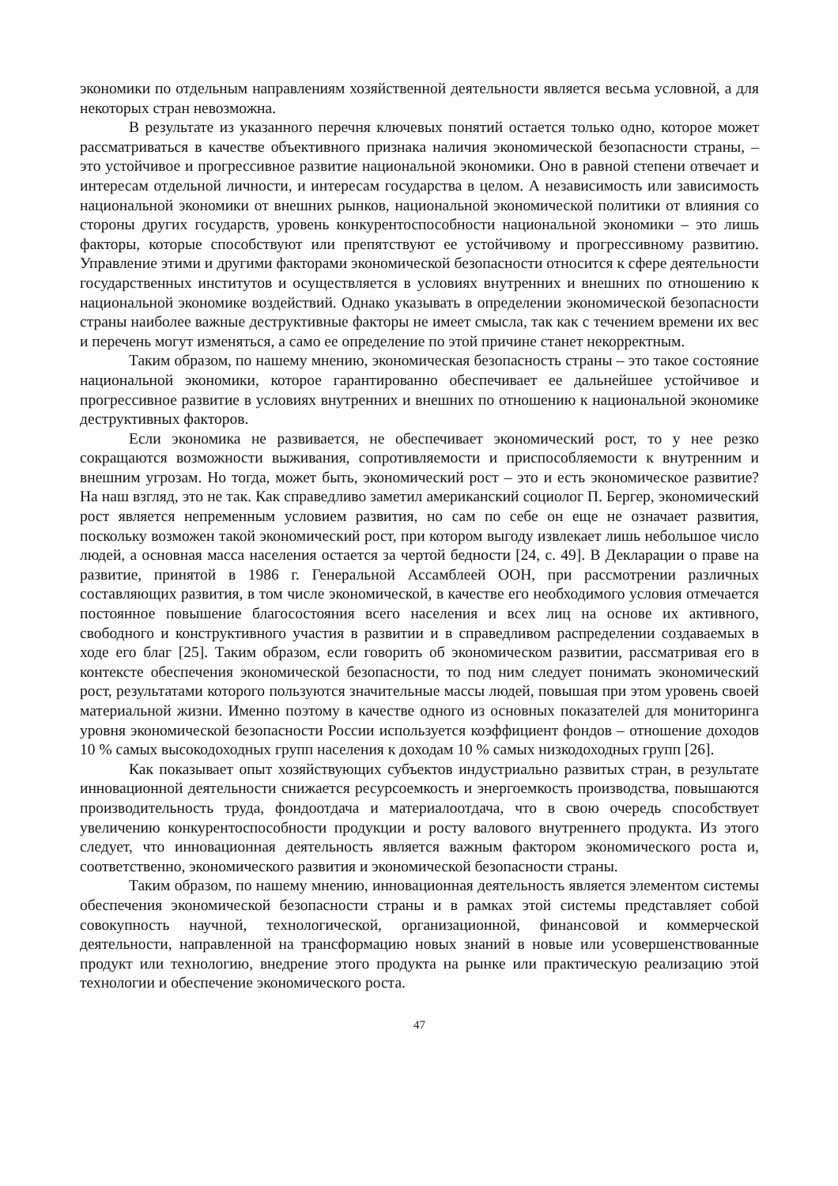экономики по отдельным направлениям хозяйственной деятельности является весьма условной, а для некоторых стран невозможна.
В результате из указанного перечня ключевых понятий остается только одно, которое может рассматриваться в качестве объективного признака наличия экономической безопасности страны, – это устойчивое и прогрессивное развитие национальной экономики. Оно в равной степени отвечает и интересам отдельной личности, и интересам государства в целом. А независимость или зависимость национальной экономики от внешних рынков, национальной экономической политики от влияния со стороны других государств, уровень конкурентоспособности национальной экономики – это лишь факторы, которые способствуют или препятствуют ее устойчивому и прогрессивному развитию. Управление этими и другими факторами экономической безопасности относится к сфере деятельности государственных институтов и осуществляется в условиях внутренних и внешних по отношению к национальной экономике воздействий. Однако указывать в определении экономической безопасности страны наиболее важные деструктивные факторы не имеет смысла, так как с течением времени их вес и перечень могут изменяться, а само ее определение по этой причине станет некорректным.
Таким образом, по нашему мнению, экономическая безопасность страны – это такое состояние национальной экономики, которое гарантированно обеспечивает ее дальнейшее устойчивое и прогрессивное развитие в условиях внутренних и внешних по отношению к национальной экономике деструктивных факторов.
Если экономика не развивается, не обеспечивает экономический рост, то у нее резко сокращаются возможности выживания, сопротивляемости и приспособляемости к внутренним и внешним угрозам. Но тогда, может быть, экономический рост – это и есть экономическое развитие? На наш взгляд, это не так. Как справедливо заметил американский социолог П. Бергер, экономический рост является непременным условием развития, но сам по себе он еще не означает развития, поскольку возможен такой экономический рост, при котором выгоду извлекает лишь небольшое число людей, а основная масса населения остается за чертой бедности [24, с. 49]. В Декларации о праве на развитие, принятой в 1986 г. Генеральной Ассамблеей ООН, при рассмотрении различных составляющих развития, в том числе экономической, в качестве его необходимого условия отмечается постоянное повышение благосостояния всего населения и всех лиц на основе их активного, свободного и конструктивного участия в развитии и в справедливом распределении создаваемых в ходе его благ [25]. Таким образом, если говорить об экономическом развитии, рассматривая его в контексте обеспечения экономической безопасности, то под ним следует понимать экономический рост, результатами которого пользуются значительные массы людей, повышая при этом уровень своей материальной жизни. Именно поэтому в качестве одного из основных показателей для мониторинга уровня экономической безопасности России используется коэффициент фондов – отношение доходов 10 % самых высокодоходных групп населения к доходам 10 % самых низкодоходных групп [26].
Как показывает опыт хозяйствующих субъектов индустриально развитых стран, в результате инновационной деятельности снижается ресурсоемкость и энергоемкость производства, повышаются производительность труда, фондоотдача и материалоотдача, что в свою очередь способствует увеличению конкурентоспособности продукции и росту валового внутреннего продукта. Из этого следует, что инновационная деятельность является важным фактором экономического роста и, соответственно, экономического развития и экономической безопасности страны.
Таким образом, по нашему мнению, инновационная деятельность является элементом системы обеспечения экономической безопасности страны и в рамках этой системы представляет собой совокупность научной, технологической, организационной, финансовой и коммерческой деятельности, направленной на трансформацию новых знаний в новые или усовершенствованные продукт или технологию, внедрение этого продукта на рынке или практическую реализацию этой технологии и обеспечение экономического роста.
47